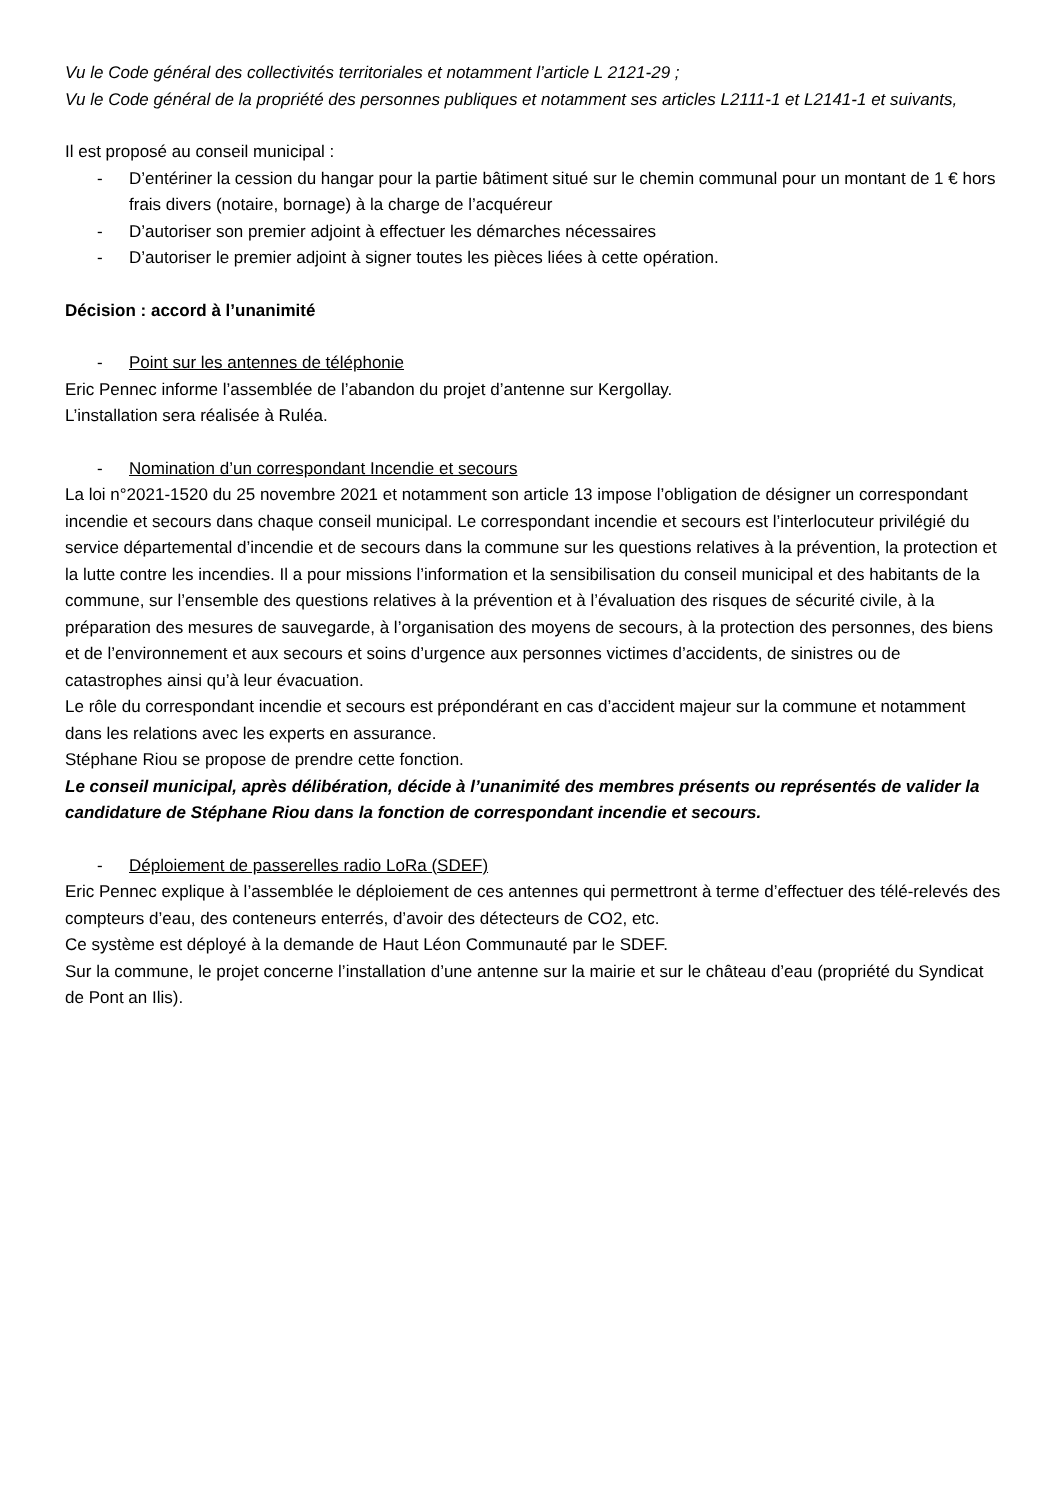Vu le Code général des collectivités territoriales et notamment l’article L 2121-29 ;
Vu le Code général de la propriété des personnes publiques et notamment ses articles L2111-1 et L2141-1 et suivants,
Il est proposé au conseil municipal :
- D’entériner la cession du hangar pour la partie bâtiment situé sur le chemin communal pour un montant de 1 € hors frais divers (notaire, bornage) à la charge de l’acquéreur
- D’autoriser son premier adjoint à effectuer les démarches nécessaires
- D’autoriser le premier adjoint à signer toutes les pièces liées à cette opération.
Décision : accord à l’unanimité
- Point sur les antennes de téléphonie
Eric Pennec informe l’assemblée de l’abandon du projet d’antenne sur Kergollay.
L’installation sera réalisée à Ruléa.
- Nomination d’un correspondant Incendie et secours
La loi n°2021-1520 du 25 novembre 2021 et notamment son article 13 impose l’obligation de désigner un correspondant incendie et secours dans chaque conseil municipal. Le correspondant incendie et secours est l’interlocuteur privilégié du service départemental d’incendie et de secours dans la commune sur les questions relatives à la prévention, la protection et la lutte contre les incendies. Il a pour missions l’information et la sensibilisation du conseil municipal et des habitants de la commune, sur l’ensemble des questions relatives à la prévention et à l’évaluation des risques de sécurité civile, à la préparation des mesures de sauvegarde, à l’organisation des moyens de secours, à la protection des personnes, des biens et de l’environnement et aux secours et soins d’urgence aux personnes victimes d’accidents, de sinistres ou de catastrophes ainsi qu’à leur évacuation.
Le rôle du correspondant incendie et secours est prépondérant en cas d’accident majeur sur la commune et notamment dans les relations avec les experts en assurance.
Stéphane Riou se propose de prendre cette fonction.
Le conseil municipal, après délibération, décide à l’unanimité des membres présents ou représentés de valider la candidature de Stéphane Riou dans la fonction de correspondant incendie et secours.
- Déploiement de passerelles radio LoRa (SDEF)
Eric Pennec explique à l’assemblée le déploiement de ces antennes qui permettront à terme d’effectuer des télé-relevés des compteurs d’eau, des conteneurs enterrés, d’avoir des détecteurs de CO2, etc.
Ce système est déployé à la demande de Haut Léon Communauté par le SDEF.
Sur la commune, le projet concerne l’installation d’une antenne sur la mairie et sur le château d’eau (propriété du Syndicat de Pont an Ilis).